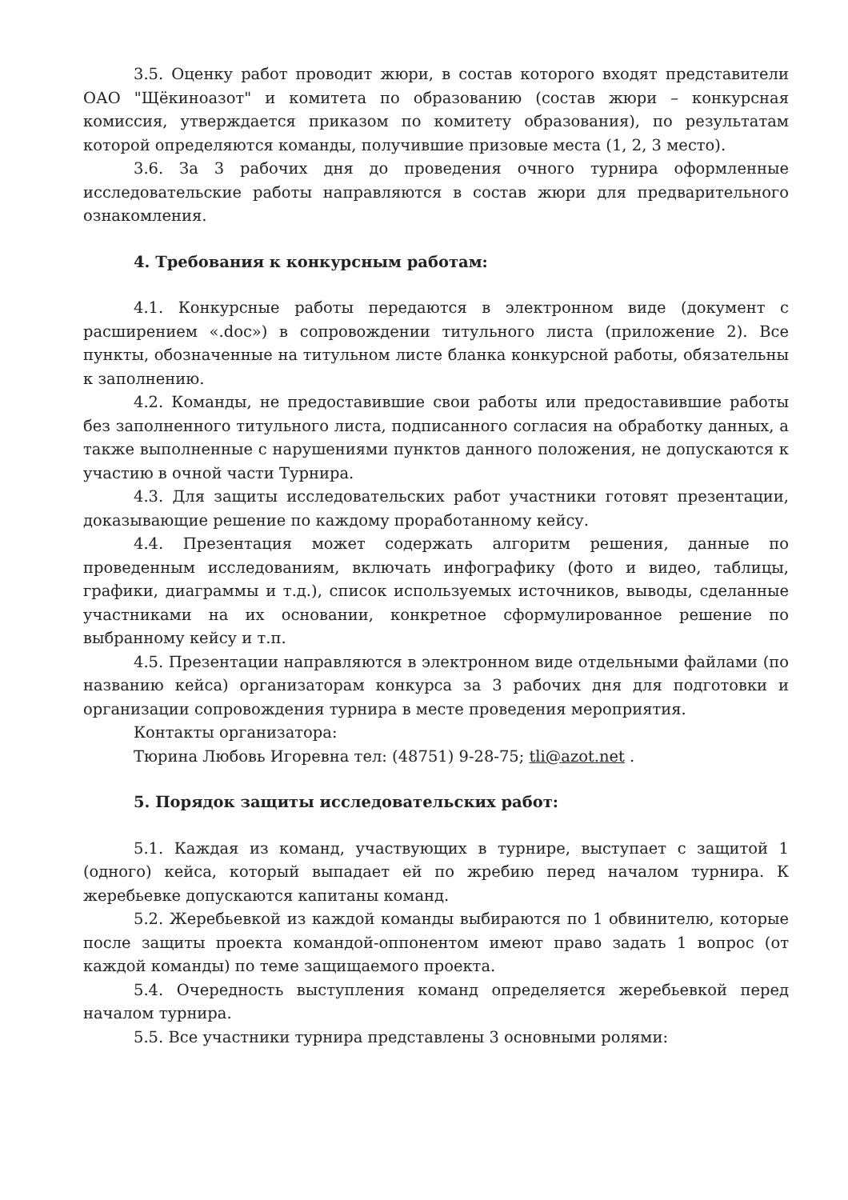3.5. Оценку работ проводит жюри, в состав которого входят представители ОАО "Щёкиноазот" и комитета по образованию (состав жюри – конкурсная комиссия, утверждается приказом по комитету образования), по результатам которой определяются команды, получившие призовые места (1, 2, 3 место).
3.6. За 3 рабочих дня до проведения очного турнира оформленные исследовательские работы направляются в состав жюри для предварительного ознакомления.
4. Требования к конкурсным работам:
4.1. Конкурсные работы передаются в электронном виде (документ с расширением «.doc») в сопровождении титульного листа (приложение 2). Все пункты, обозначенные на титульном листе бланка конкурсной работы, обязательны к заполнению.
4.2. Команды, не предоставившие свои работы или предоставившие работы без заполненного титульного листа, подписанного согласия на обработку данных, а также выполненные с нарушениями пунктов данного положения, не допускаются к участию в очной части Турнира.
4.3. Для защиты исследовательских работ участники готовят презентации, доказывающие решение по каждому проработанному кейсу.
4.4. Презентация может содержать алгоритм решения, данные по проведенным исследованиям, включать инфографику (фото и видео, таблицы, графики, диаграммы и т.д.), список используемых источников, выводы, сделанные участниками на их основании, конкретное сформулированное решение по выбранному кейсу и т.п.
4.5. Презентации направляются в электронном виде отдельными файлами (по названию кейса) организаторам конкурса за 3 рабочих дня для подготовки и организации сопровождения турнира в месте проведения мероприятия.
Контакты организатора:
Тюрина Любовь Игоревна тел: (48751) 9-28-75; tli@azot.net .
5. Порядок защиты исследовательских работ:
5.1. Каждая из команд, участвующих в турнире, выступает с защитой 1 (одного) кейса, который выпадает ей по жребию перед началом турнира. К жеребьевке допускаются капитаны команд.
5.2. Жеребьевкой из каждой команды выбираются по 1 обвинителю, которые после защиты проекта командой-оппонентом имеют право задать 1 вопрос (от каждой команды) по теме защищаемого проекта.
5.4. Очередность выступления команд определяется жеребьевкой перед началом турнира.
5.5. Все участники турнира представлены 3 основными ролями: